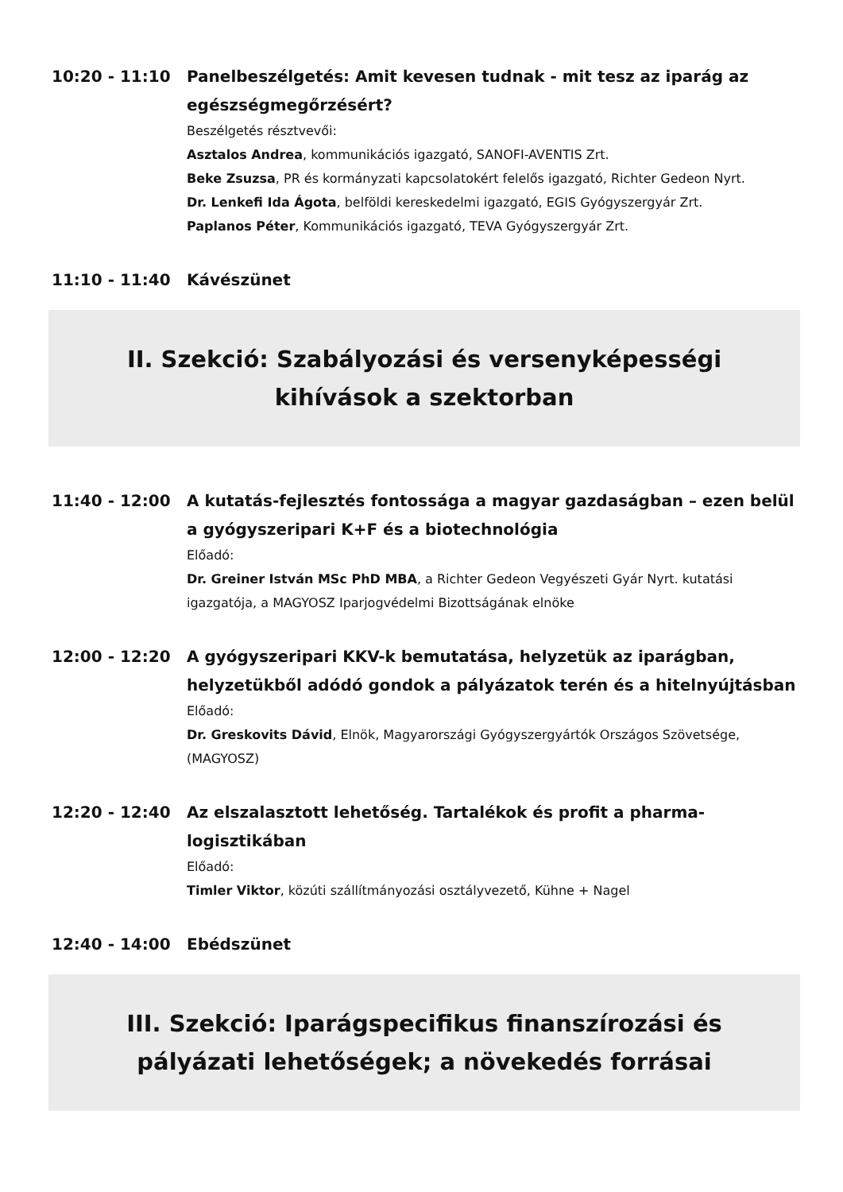10:20 - 11:10 Panelbeszélgetés: Amit kevesen tudnak - mit tesz az iparág az egészségmegőrzésért?
Beszélgetés résztvevői:
Asztalos Andrea, kommunikációs igazgató, SANOFI-AVENTIS Zrt.
Beke Zsuzsa, PR és kormányzati kapcsolatokért felelős igazgató, Richter Gedeon Nyrt.
Dr. Lenkefi Ida Ágota, belföldi kereskedelmi igazgató, EGIS Gyógyszergyár Zrt.
Paplanos Péter, Kommunikációs igazgató, TEVA Gyógyszergyár Zrt.
11:10 - 11:40 Kávészünet
II. Szekció: Szabályozási és versenyképességi kihívások a szektorban
11:40 - 12:00 A kutatás-fejlesztés fontossága a magyar gazdaságban – ezen belül a gyógyszeripari K+F és a biotechnológia
Előadó:
Dr. Greiner István MSc PhD MBA, a Richter Gedeon Vegyészeti Gyár Nyrt. kutatási igazgatója, a MAGYOSZ Iparjogvédelmi Bizottságának elnöke
12:00 - 12:20 A gyógyszeripari KKV-k bemutatása, helyzetük az iparágban, helyzetükből adódó gondok a pályázatok terén és a hitelnyújtásban
Előadó:
Dr. Greskovits Dávid, Elnök, Magyarországi Gyógyszergyártók Országos Szövetsége, (MAGYOSZ)
12:20 - 12:40 Az elszalasztott lehetőség. Tartalékok és profit a pharma-logisztikában
Előadó:
Timler Viktor, közúti szállítmányozási osztályvezető, Kühne + Nagel
12:40 - 14:00 Ebédszünet
III. Szekció: Iparágspecifikus finanszírozási és pályázati lehetőségek; a növekedés forrásai